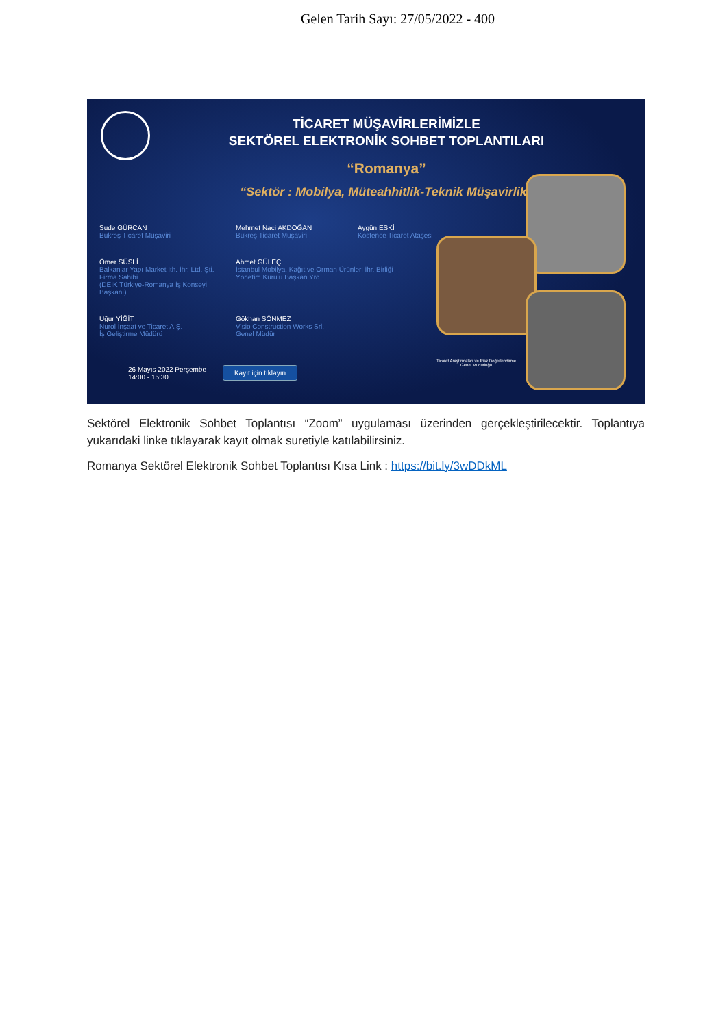Gelen Tarih Sayı: 27/05/2022 - 400
TİCARET MÜŞAVİRLERİMİZLE
SEKTÖREL ELEKTRONİK SOHBET TOPLANTILARI
“Romanya”
“Sektör : Mobilya, Müteahhitlik-Teknik Müşavirlik”
Sude GÜRCAN
Bükreş Ticaret Müşaviri
Mehmet Naci AKDOĞAN
Bükreş Ticaret Müşaviri
Aygün ESKİ
Köstence Ticaret Ataşesi
Ömer SÜSLİ
Balkanlar Yapı Market İth. İhr. Ltd. Şti.
Firma Sahibi
(DEİK Türkiye-Romanya İş Konseyi Başkanı)
Ahmet GÜLEÇ
İstanbul Mobilya, Kağıt ve Orman Ürünleri İhr. Birliği
Yönetim Kurulu Başkan Yrd.
Uğur YİĞİT
Nurol İnşaat ve Ticaret A.Ş.
İş Geliştirme Müdürü
Gökhan SÖNMEZ
Visio Construction Works Srl.
Genel Müdür
26 Mayıs 2022 Perşembe
14:00 - 15:30
Kayıt için tıklayın
Ticaret Araştırmaları ve Risk Değerlendirme
Genel Müdürlüğü
Sektörel Elektronik Sohbet Toplantısı “Zoom” uygulaması üzerinden gerçekleştirilecektir. Toplantıya yukarıdaki linke tıklayarak kayıt olmak suretiyle katılabilirsiniz.
Romanya Sektörel Elektronik Sohbet Toplantısı Kısa Link : https://bit.ly/3wDDkML